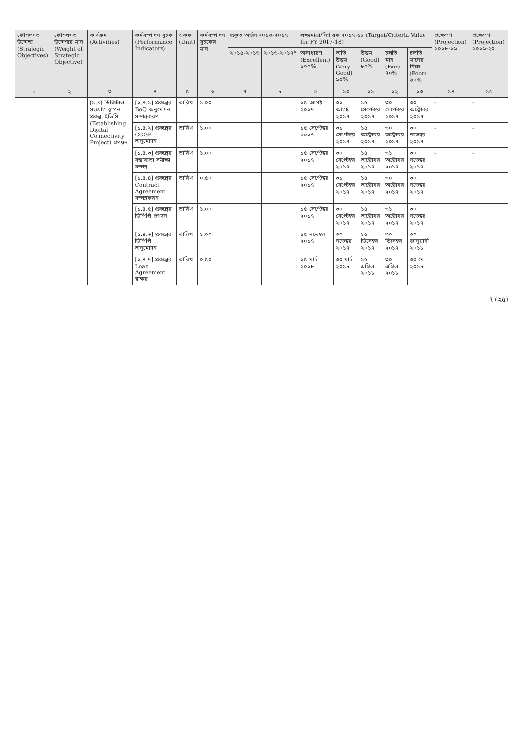| কৌশলগত উদ্দেশ্য (Strategic Objectives) | কৌশলগত উদ্দেশ্যর মান (Weight of Strategic Objective) | কার্যক্রম (Activities) | কর্মসম্পাদন সূচক (Performance Indicators) | একক (Unit) | কর্মসম্পাদন সূচকের মান | প্রকৃত অর্জন ২০১৬-২০১৭ | | লক্ষ্যমাত্রা/নির্ণায়ক ২০১৭-১৮ (Target/Criteria Value for FY 2017-18) | | | | | প্রক্ষেপণ (Projection) ২০১৮-১৯ | প্রক্ষেপণ (Projection) ২০১৯-২০ |
| --- | --- | --- | --- | --- | --- | --- | --- | --- | --- | --- | --- | --- | --- | --- |
| | | | | | | ২০১৫-২০১৬ | ২০১৬-২০১৭* | অসাধারণ (Excellent) ১০০% | অতি উত্তম (Very Good) ৯০% | উত্তম (Good) ৮০% | চলতি মান (Fair) ৭০% | চলতি মানের নিম্নে (Poor) ৬০% | | |
| ১ | ২ | ৩ | ৪ | ৫ | ৬ | ৭ | ৮ | ৯ | ১০ | ১১ | ১২ | ১৩ | ১৪ | ১৫ |
| | | [১.৪] ডিজিটাল সংযোগ স্থাপন প্রকল্প, ইডিসি (Establishing Digital Connectivity Project) প্রণয়ন | [১.৪.১] প্রকল্পের BoQ অনুমোদন সম্পন্নকরণ | তারিখ | ১.০০ | | | ১৫ আগষ্ট ২০১৭ | ৩১ আগষ্ট ২০১৭ | ১৫ সেপ্টেম্বর ২০১৭ | ৩০ সেপ্টেম্বর ২০১৭ | ৩০ অক্টোবর ২০১৭ | - | - |
| | | | [১.৪.২] প্রকল্পের CCGP অনুমোদন | তারিখ | ১.০০ | | | ১৫ সেপ্টেম্বর ২০১৭ | ৩১ সেপ্টেম্বর ২০১৭ | ১৫ অক্টোবর ২০১৭ | ৩০ অক্টোবর ২০১৭ | ৩০ নভেম্বর ২০১৭ | - | - |
| | | | [১.৪.৩] প্রকল্পের সম্ভাব্যতা সমীক্ষা সম্পন্ন | তারিখ | ১.০০ | | | ১৫ সেপ্টেম্বর ২০১৭ | ৩০ সেপ্টেম্বর ২০১৭ | ১৫ অক্টোবর ২০১৭ | ৩১ অক্টোবর ২০১৭ | ৩০ নভেম্বর ২০১৭ | - | - |
| | | | [১.৪.৪] প্রকল্পের Contract Agreement সম্পন্নকরন | তারিখ | ০.৫০ | | | ১৫ সেপ্টেম্বর ২০১৭ | ৩১ সেপ্টেম্বর ২০১৭ | ১৫ অক্টোবর ২০১৭ | ৩০ অক্টোবর ২০১৭ | ৩০ নভেম্বর ২০১৭ | | |
| | | | [১.৪.৫] প্রকল্পের ডিপিপি প্রণয়ন | তারিখ | ১.০০ | | | ১৫ সেপ্টেম্বর ২০১৭ | ৩০ সেপ্টেম্বর ২০১৭ | ১৫ অক্টোবর ২০১৭ | ৩১ অক্টোবর ২০১৭ | ৩০ নভেম্বর ২০১৭ | | |
| | | | [১.৪.৬] প্রকল্পের ডিপিপি অনুমোদন | তারিখ | ১.০০ | | | ১৫ নভেম্বর ২০১৭ | ৩০ নভেম্বর ২০১৭ | ১৫ ডিসেম্বর ২০১৭ | ৩০ ডিসেম্বর ২০১৭ | ৩০ জানুয়ারী ২০১৮ | | |
| | | | [১.৪.৭] প্রকল্পের Loan Agreement স্বাক্ষর | তারিখ | ০.৫০ | | | ১৫ মার্চ ২০১৮ | ৩০ মার্চ ২০১৮ | ১৫ এপ্রিল ২০১৮ | ৩০ এপ্রিল ২০১৮ | ৩০ মে ২০১৮ | | |
৭ (২৫)